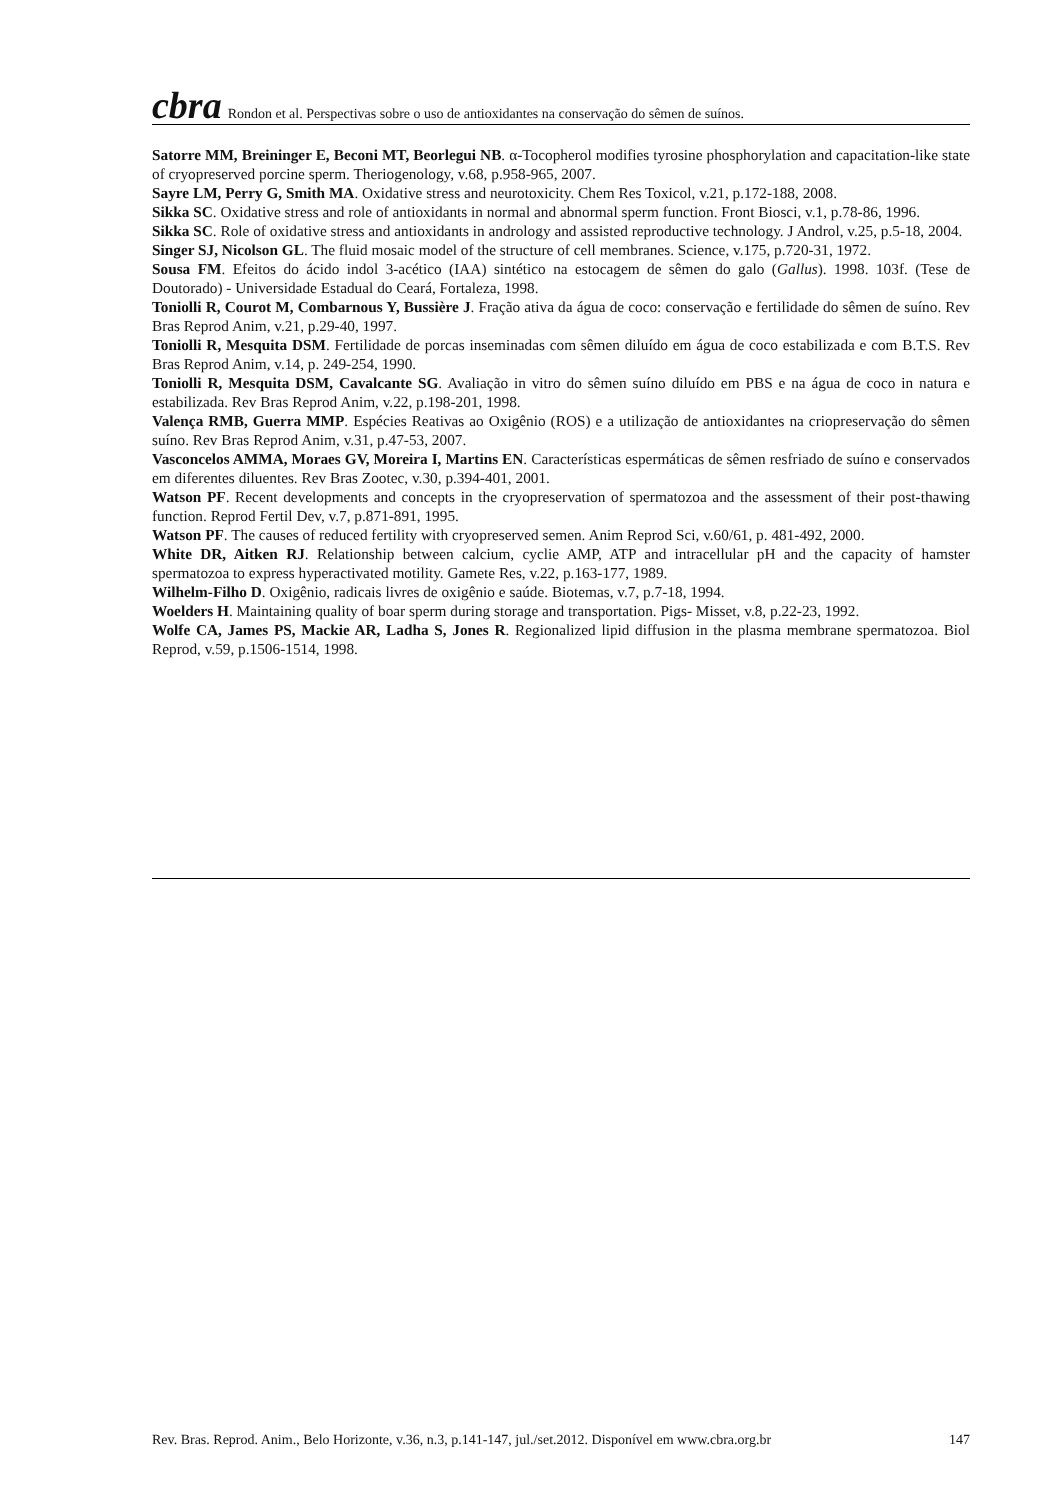cbra
Rondon et al. Perspectivas sobre o uso de antioxidantes na conservação do sêmen de suínos.
Satorre MM, Breininger E, Beconi MT, Beorlegui NB. α-Tocopherol modifies tyrosine phosphorylation and capacitation-like state of cryopreserved porcine sperm. Theriogenology, v.68, p.958-965, 2007.
Sayre LM, Perry G, Smith MA. Oxidative stress and neurotoxicity. Chem Res Toxicol, v.21, p.172-188, 2008.
Sikka SC. Oxidative stress and role of antioxidants in normal and abnormal sperm function. Front Biosci, v.1, p.78-86, 1996.
Sikka SC. Role of oxidative stress and antioxidants in andrology and assisted reproductive technology. J Androl, v.25, p.5-18, 2004.
Singer SJ, Nicolson GL. The fluid mosaic model of the structure of cell membranes. Science, v.175, p.720-31, 1972.
Sousa FM. Efeitos do ácido indol 3-acético (IAA) sintético na estocagem de sêmen do galo (Gallus). 1998. 103f. (Tese de Doutorado) - Universidade Estadual do Ceará, Fortaleza, 1998.
Toniolli R, Courot M, Combarnous Y, Bussière J. Fração ativa da água de coco: conservação e fertilidade do sêmen de suíno. Rev Bras Reprod Anim, v.21, p.29-40, 1997.
Toniolli R, Mesquita DSM. Fertilidade de porcas inseminadas com sêmen diluído em água de coco estabilizada e com B.T.S. Rev Bras Reprod Anim, v.14, p. 249-254, 1990.
Toniolli R, Mesquita DSM, Cavalcante SG. Avaliação in vitro do sêmen suíno diluído em PBS e na água de coco in natura e estabilizada. Rev Bras Reprod Anim, v.22, p.198-201, 1998.
Valença RMB, Guerra MMP. Espécies Reativas ao Oxigênio (ROS) e a utilização de antioxidantes na criopreservação do sêmen suíno. Rev Bras Reprod Anim, v.31, p.47-53, 2007.
Vasconcelos AMMA, Moraes GV, Moreira I, Martins EN. Características espermáticas de sêmen resfriado de suíno e conservados em diferentes diluentes. Rev Bras Zootec, v.30, p.394-401, 2001.
Watson PF. Recent developments and concepts in the cryopreservation of spermatozoa and the assessment of their post-thawing function. Reprod Fertil Dev, v.7, p.871-891, 1995.
Watson PF. The causes of reduced fertility with cryopreserved semen. Anim Reprod Sci, v.60/61, p. 481-492, 2000.
White DR, Aitken RJ. Relationship between calcium, cyclie AMP, ATP and intracellular pH and the capacity of hamster spermatozoa to express hyperactivated motility. Gamete Res, v.22, p.163-177, 1989.
Wilhelm-Filho D. Oxigênio, radicais livres de oxigênio e saúde. Biotemas, v.7, p.7-18, 1994.
Woelders H. Maintaining quality of boar sperm during storage and transportation. Pigs- Misset, v.8, p.22-23, 1992.
Wolfe CA, James PS, Mackie AR, Ladha S, Jones R. Regionalized lipid diffusion in the plasma membrane spermatozoa. Biol Reprod, v.59, p.1506-1514, 1998.
Rev. Bras. Reprod. Anim., Belo Horizonte, v.36, n.3, p.141-147, jul./set.2012. Disponível em www.cbra.org.br 147